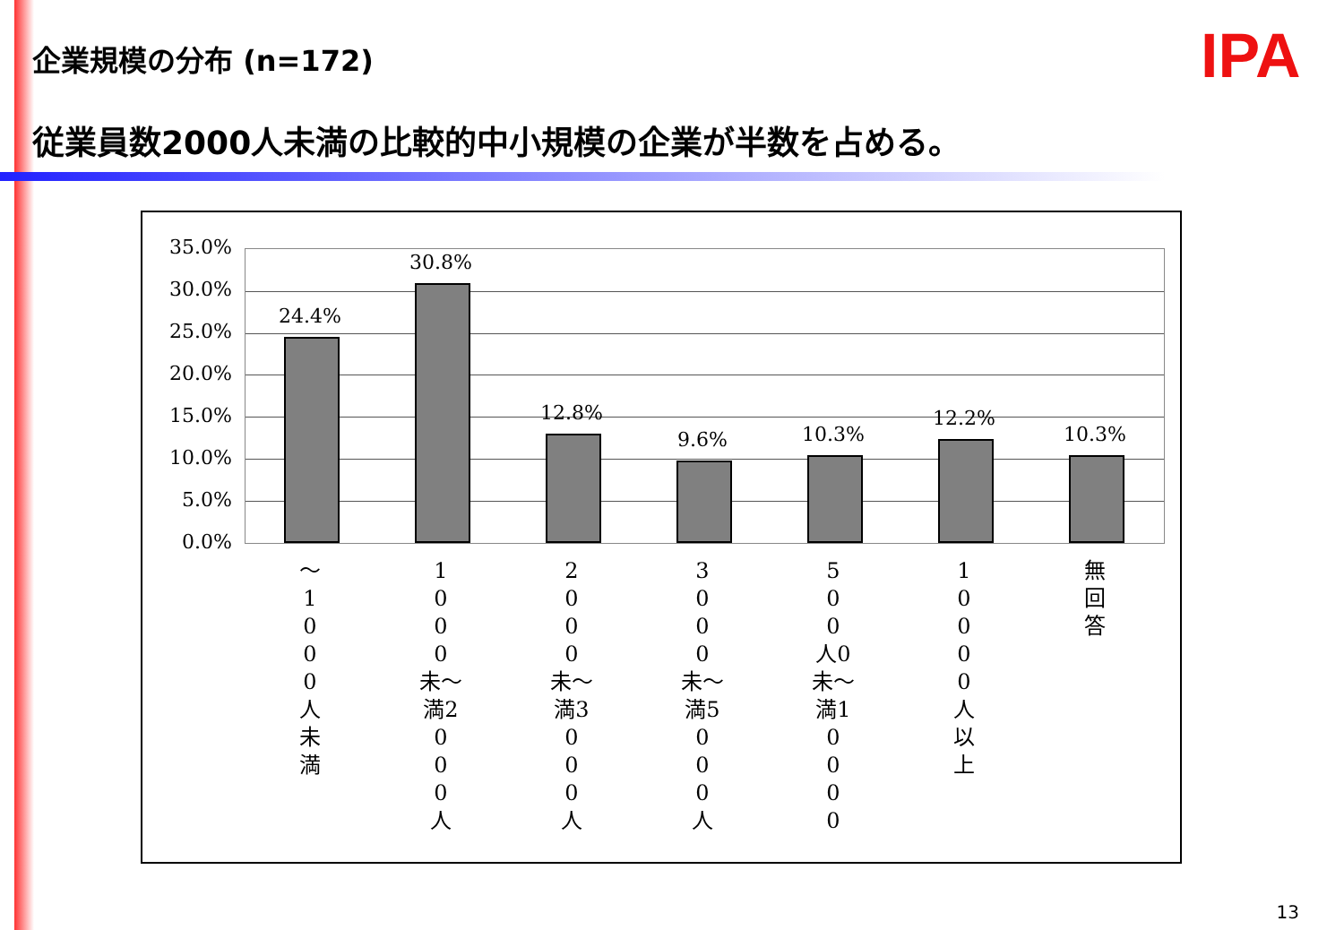企業規模の分布 (n=172) IPA
従業員数2000人未満の比較的中小規模の企業が半数を占める。
35.0%
30.0%
25.0%
20.0%
15.0%
10.0%
5.0%
0.0%
24.4%
30.8%
12.8%
9.6% 10.3%
12.2%
10.3%
～
1
0
0
0
人
未
満
1
0
0
0
未～
満2
0
0
0
人
2
0
0
0
未～
満3
0
0
0
人
3
0
0
0
未～
満5
0
0
0
人
5
0
0
人0
未～
満1
0
0
0
0
1
0
0
0
0
人
以
上
無
回
答
13